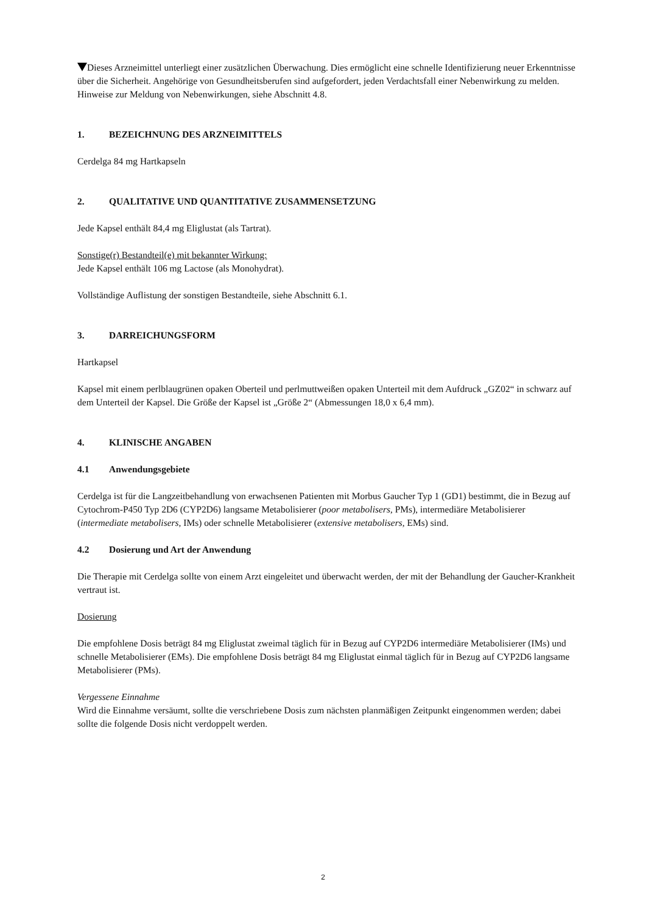Dieses Arzneimittel unterliegt einer zusätzlichen Überwachung. Dies ermöglicht eine schnelle Identifizierung neuer Erkenntnisse über die Sicherheit. Angehörige von Gesundheitsberufen sind aufgefordert, jeden Verdachtsfall einer Nebenwirkung zu melden. Hinweise zur Meldung von Nebenwirkungen, siehe Abschnitt 4.8.
1. BEZEICHNUNG DES ARZNEIMITTELS
Cerdelga 84 mg Hartkapseln
2. QUALITATIVE UND QUANTITATIVE ZUSAMMENSETZUNG
Jede Kapsel enthält 84,4 mg Eliglustat (als Tartrat).
Sonstige(r) Bestandteil(e) mit bekannter Wirkung:
Jede Kapsel enthält 106 mg Lactose (als Monohydrat).
Vollständige Auflistung der sonstigen Bestandteile, siehe Abschnitt 6.1.
3. DARREICHUNGSFORM
Hartkapsel
Kapsel mit einem perlblaugrünen opaken Oberteil und perlmuttweißen opaken Unterteil mit dem Aufdruck „GZ02“ in schwarz auf dem Unterteil der Kapsel. Die Größe der Kapsel ist „Größe 2“ (Abmessungen 18,0 x 6,4 mm).
4. KLINISCHE ANGABEN
4.1 Anwendungsgebiete
Cerdelga ist für die Langzeitbehandlung von erwachsenen Patienten mit Morbus Gaucher Typ 1 (GD1) bestimmt, die in Bezug auf Cytochrom-P450 Typ 2D6 (CYP2D6) langsame Metabolisierer (poor metabolisers, PMs), intermediäre Metabolisierer (intermediate metabolisers, IMs) oder schnelle Metabolisierer (extensive metabolisers, EMs) sind.
4.2 Dosierung und Art der Anwendung
Die Therapie mit Cerdelga sollte von einem Arzt eingeleitet und überwacht werden, der mit der Behandlung der Gaucher-Krankheit vertraut ist.
Dosierung
Die empfohlene Dosis beträgt 84 mg Eliglustat zweimal täglich für in Bezug auf CYP2D6 intermediäre Metabolisierer (IMs) und schnelle Metabolisierer (EMs). Die empfohlene Dosis beträgt 84 mg Eliglustat einmal täglich für in Bezug auf CYP2D6 langsame Metabolisierer (PMs).
Vergessene Einnahme
Wird die Einnahme versäumt, sollte die verschriebene Dosis zum nächsten planmäßigen Zeitpunkt eingenommen werden; dabei sollte die folgende Dosis nicht verdoppelt werden.
2